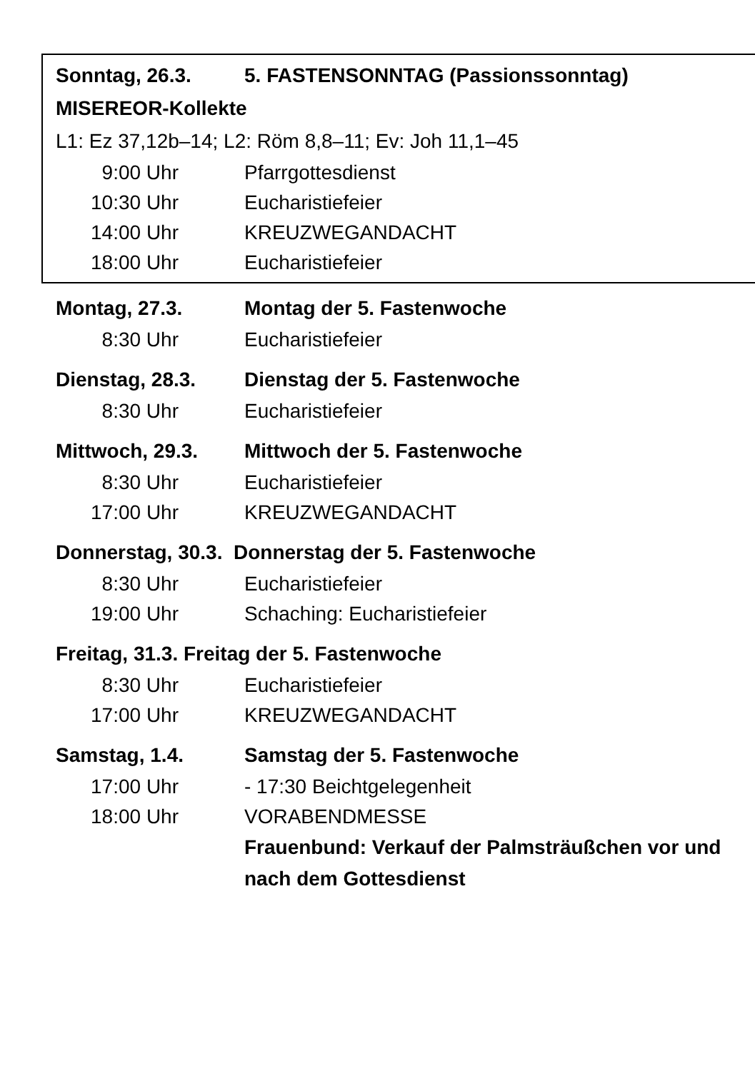Sonntag, 26.3. 5. FASTENSONNTAG (Passionssonntag)
MISEREOR-Kollekte
L1: Ez 37,12b–14; L2: Röm 8,8–11; Ev: Joh 11,1–45
9:00 Uhr Pfarrgottesdienst
10:30 Uhr Eucharistiefeier
14:00 Uhr KREUZWEGANDACHT
18:00 Uhr Eucharistiefeier
Montag, 27.3. Montag der 5. Fastenwoche
8:30 Uhr Eucharistiefeier
Dienstag, 28.3. Dienstag der 5. Fastenwoche
8:30 Uhr Eucharistiefeier
Mittwoch, 29.3. Mittwoch der 5. Fastenwoche
8:30 Uhr Eucharistiefeier
17:00 Uhr KREUZWEGANDACHT
Donnerstag, 30.3. Donnerstag der 5. Fastenwoche
8:30 Uhr Eucharistiefeier
19:00 Uhr Schaching: Eucharistiefeier
Freitag, 31.3. Freitag der 5. Fastenwoche
8:30 Uhr Eucharistiefeier
17:00 Uhr KREUZWEGANDACHT
Samstag, 1.4. Samstag der 5. Fastenwoche
17:00 Uhr - 17:30 Beichtgelegenheit
18:00 Uhr VORABENDMESSE
Frauenbund: Verkauf der Palmsträußchen vor und nach dem Gottesdienst